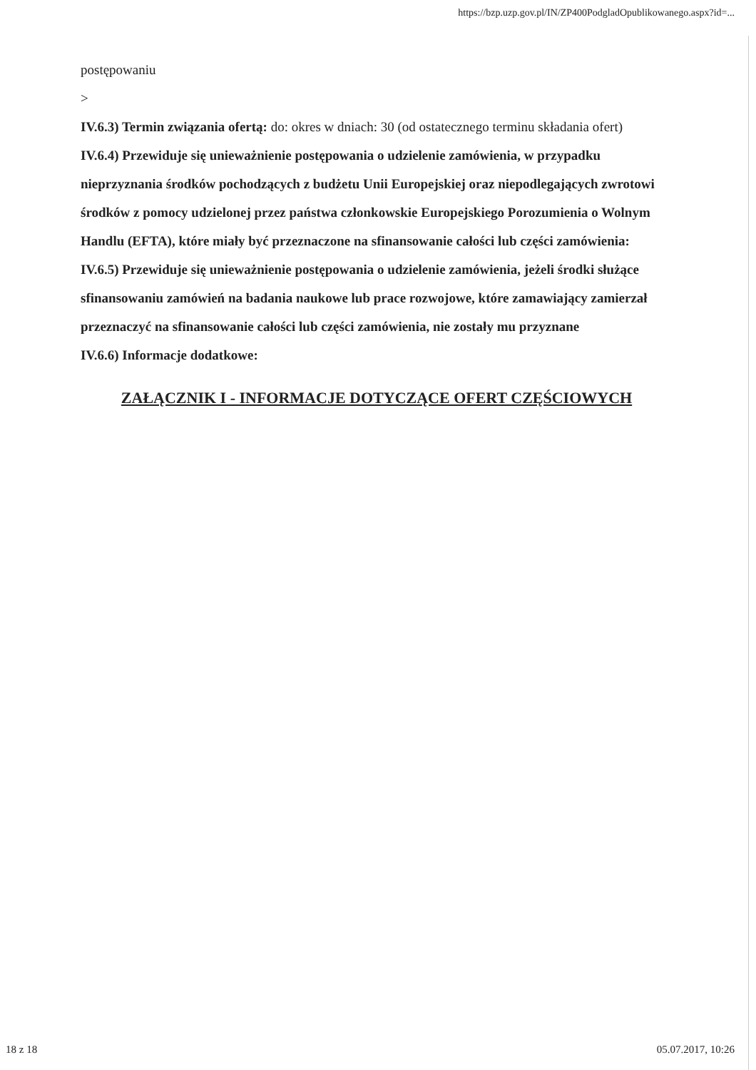https://bzp.uzp.gov.pl/IN/ZP400PodgladOpublikowanego.aspx?id=...
postępowaniu
>
IV.6.3) Termin związania ofertą: do: okres w dniach: 30 (od ostatecznego terminu składania ofert)
IV.6.4) Przewiduje się unieważnienie postępowania o udzielenie zamówienia, w przypadku nieprzyznania środków pochodzących z budżetu Unii Europejskiej oraz niepodlegających zwrotowi środków z pomocy udzielonej przez państwa członkowskie Europejskiego Porozumienia o Wolnym Handlu (EFTA), które miały być przeznaczone na sfinansowanie całości lub części zamówienia:
IV.6.5) Przewiduje się unieważnienie postępowania o udzielenie zamówienia, jeżeli środki służące sfinansowaniu zamówień na badania naukowe lub prace rozwojowe, które zamawiający zamierzał przeznaczyć na sfinansowanie całości lub części zamówienia, nie zostały mu przyznane
IV.6.6) Informacje dodatkowe:
ZAŁĄCZNIK I - INFORMACJE DOTYCZĄCE OFERT CZĘŚCIOWYCH
18 z 18 05.07.2017, 10:26